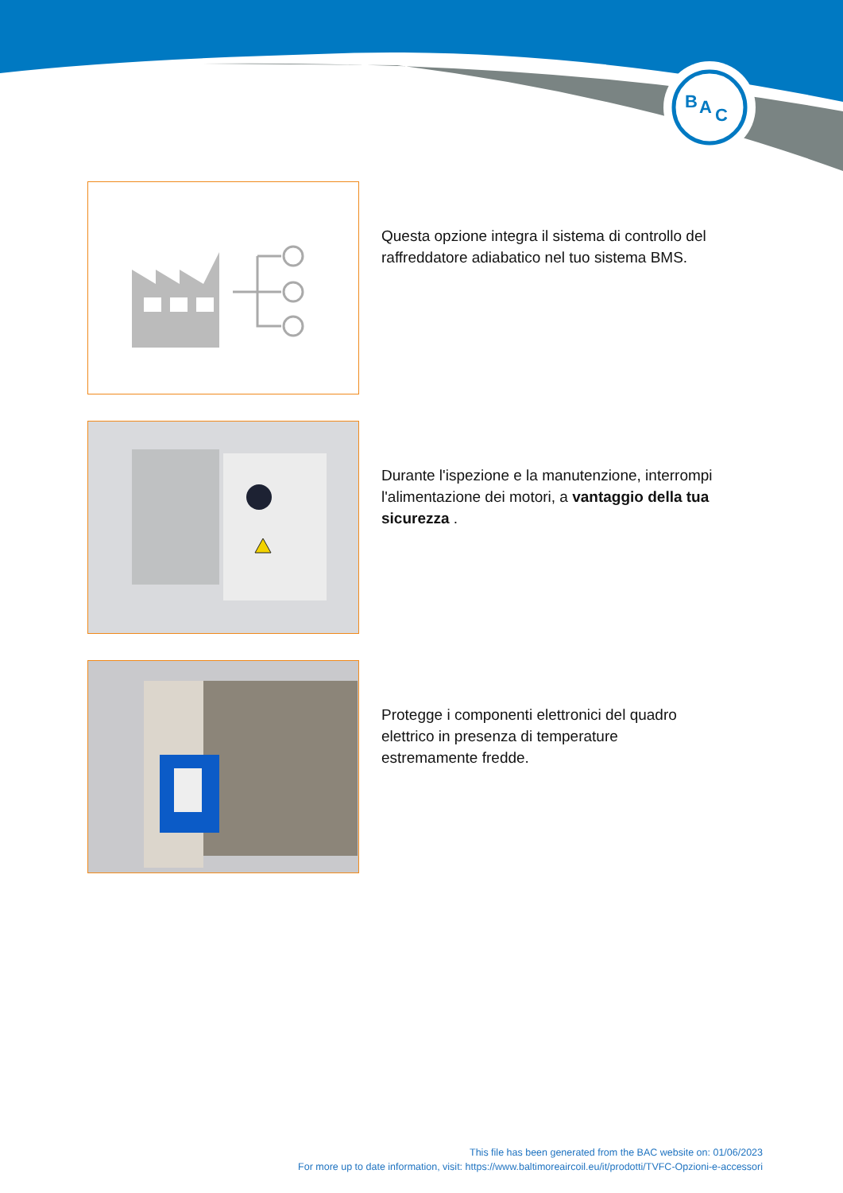B
A
C
Questa opzione integra il sistema di controllo del raffreddatore adiabatico nel tuo sistema BMS.
Durante l'ispezione e la manutenzione, interrompi l'alimentazione dei motori, a vantaggio della tua sicurezza .
Protegge i componenti elettronici del quadro elettrico in presenza di temperature estremamente fredde.
This file has been generated from the BAC website on: 01/06/2023
For more up to date information, visit: https://www.baltimoreaircoil.eu/it/prodotti/TVFC-Opzioni-e-accessori